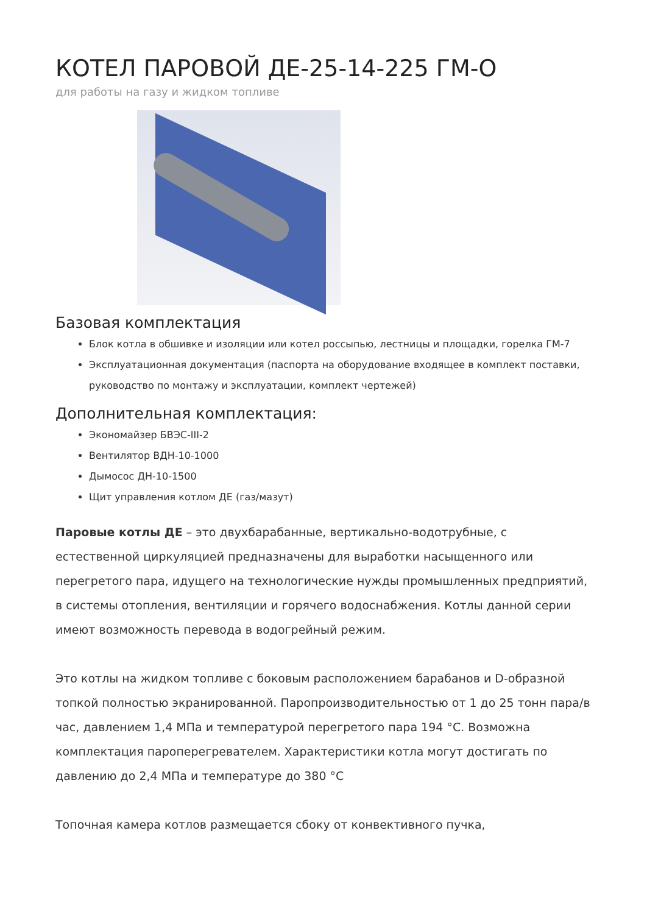КОТЕЛ ПАРОВОЙ ДЕ-25-14-225 ГМ-О
для работы на газу и жидком топливе
Базовая комплектация
Блок котла в обшивке и изоляции или котел россыпью, лестницы и площадки, горелка ГМ-7
Эксплуатационная документация (паспорта на оборудование входящее в комплект поставки, руководство по монтажу и эксплуатации, комплект чертежей)
Дополнительная комплектация:
Экономайзер БВЭС-III-2
Вентилятор ВДН-10-1000
Дымосос ДН-10-1500
Щит управления котлом ДЕ (газ/мазут)
Паровые котлы ДЕ – это двухбарабанные, вертикально-водотрубные, с естественной циркуляцией предназначены для выработки насыщенного или перегретого пара, идущего на технологические нужды промышленных предприятий, в системы отопления, вентиляции и горячего водоснабжения. Котлы данной серии имеют возможность перевода в водогрейный режим.
Это котлы на жидком топливе с боковым расположением барабанов и D-образной топкой полностью экранированной. Паропроизводительностью от 1 до 25 тонн пара/в час, давлением 1,4 МПа и температурой перегретого пара 194 °С. Возможна комплектация пароперегревателем. Характеристики котла могут достигать по давлению до 2,4 МПа и температуре до 380 °С
Топочная камера котлов размещается сбоку от конвективного пучка,